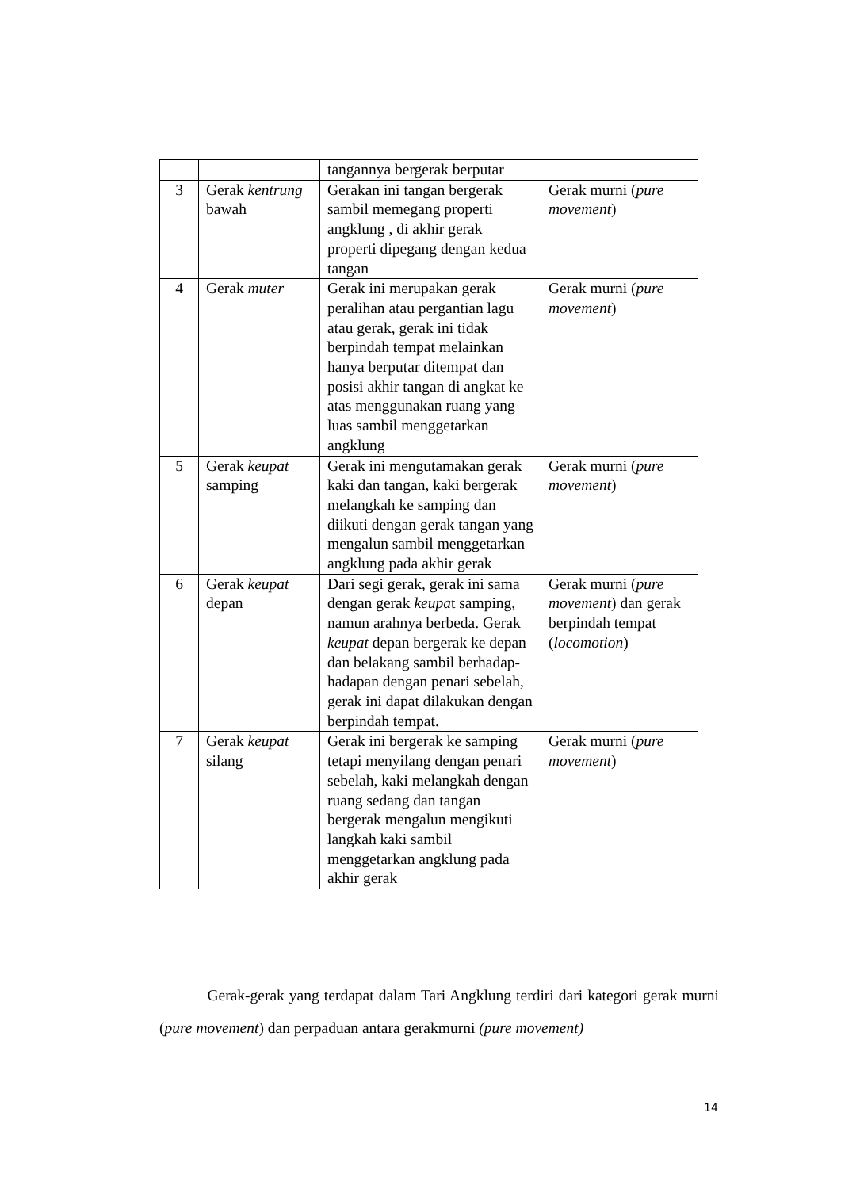| | | tangannya bergerak berputar | |
| 3 | Gerak kentrung bawah | Gerakan ini tangan bergerak sambil memegang properti angklung , di akhir gerak properti dipegang dengan kedua tangan | Gerak murni ( pure movement ) |
| 4 | Gerak muter | Gerak ini merupakan gerak peralihan atau pergantian lagu atau gerak, gerak ini tidak berpindah tempat melainkan hanya berputar ditempat dan posisi akhir tangan di angkat ke atas menggunakan ruang yang luas sambil menggetarkan angklung | Gerak murni ( pure movement ) |
| 5 | Gerak keupat samping | Gerak ini mengutamakan gerak kaki dan tangan, kaki bergerak melangkah ke samping dan diikuti dengan gerak tangan yang mengalun sambil menggetarkan angklung pada akhir gerak | Gerak murni ( pure movement ) |
| 6 | Gerak keupat depan | Dari segi gerak, gerak ini sama dengan gerak keupa t samping, namun arahnya berbeda. Gerak keupat depan bergerak ke depan dan belakang sambil berhadap-hadapan dengan penari sebelah, gerak ini dapat dilakukan dengan berpindah tempat. | Gerak murni ( pure movement ) dan gerak berpindah tempat ( locomotion ) |
| 7 | Gerak keupat silang | Gerak ini bergerak ke samping tetapi menyilang dengan penari sebelah, kaki melangkah dengan ruang sedang dan tangan bergerak mengalun mengikuti langkah kaki sambil menggetarkan angklung pada akhir gerak | Gerak murni ( pure movement ) |
Gerak-gerak yang terdapat dalam Tari Angklung terdiri dari kategori gerak murni (pure movement) dan perpaduan antara gerakmurni (pure movement)
14